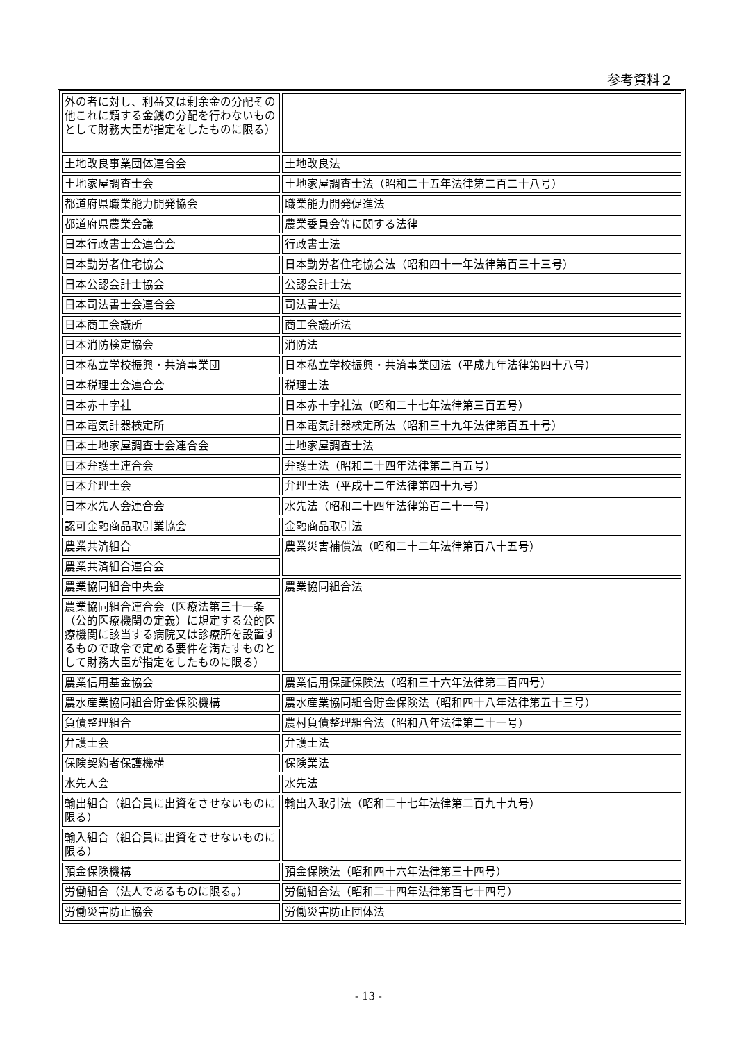参考資料２
| 外の者に対し、利益又は剰余金の分配その他これに類する金銭の分配を行わないものとして財務大臣が指定をしたものに限る） | |
| 土地改良事業団体連合会 | 土地改良法 |
| 土地家屋調査士会 | 土地家屋調査士法（昭和二十五年法律第二百二十八号） |
| 都道府県職業能力開発協会 | 職業能力開発促進法 |
| 都道府県農業会議 | 農業委員会等に関する法律 |
| 日本行政書士会連合会 | 行政書士法 |
| 日本勤労者住宅協会 | 日本勤労者住宅協会法（昭和四十一年法律第百三十三号） |
| 日本公認会計士協会 | 公認会計士法 |
| 日本司法書士会連合会 | 司法書士法 |
| 日本商工会議所 | 商工会議所法 |
| 日本消防検定協会 | 消防法 |
| 日本私立学校振興・共済事業団 | 日本私立学校振興・共済事業団法（平成九年法律第四十八号） |
| 日本税理士会連合会 | 税理士法 |
| 日本赤十字社 | 日本赤十字社法（昭和二十七年法律第三百五号） |
| 日本電気計器検定所 | 日本電気計器検定所法（昭和三十九年法律第百五十号） |
| 日本土地家屋調査士会連合会 | 土地家屋調査士法 |
| 日本弁護士連合会 | 弁護士法（昭和二十四年法律第二百五号） |
| 日本弁理士会 | 弁理士法（平成十二年法律第四十九号） |
| 日本水先人会連合会 | 水先法（昭和二十四年法律第百二十一号） |
| 認可金融商品取引業協会 | 金融商品取引法 |
| 農業共済組合 | 農業災害補償法（昭和二十二年法律第百八十五号） |
| 農業共済組合連合会 | |
| 農業協同組合中央会 | 農業協同組合法 |
| 農業協同組合連合会（医療法第三十一条（公的医療機関の定義）に規定する公的医療機関に該当する病院又は診療所を設置するもので政令で定める要件を満たすものとして財務大臣が指定をしたものに限る） | |
| 農業信用基金協会 | 農業信用保証保険法（昭和三十六年法律第二百四号） |
| 農水産業協同組合貯金保険機構 | 農水産業協同組合貯金保険法（昭和四十八年法律第五十三号） |
| 負債整理組合 | 農村負債整理組合法（昭和八年法律第二十一号） |
| 弁護士会 | 弁護士法 |
| 保険契約者保護機構 | 保険業法 |
| 水先人会 | 水先法 |
| 輸出組合（組合員に出資をさせないものに限る） | 輸出入取引法（昭和二十七年法律第二百九十九号） |
| 輸入組合（組合員に出資をさせないものに限る） | |
| 預金保険機構 | 預金保険法（昭和四十六年法律第三十四号） |
| 労働組合（法人であるものに限る。） | 労働組合法（昭和二十四年法律第百七十四号） |
| 労働災害防止協会 | 労働災害防止団体法 |
- 13 -